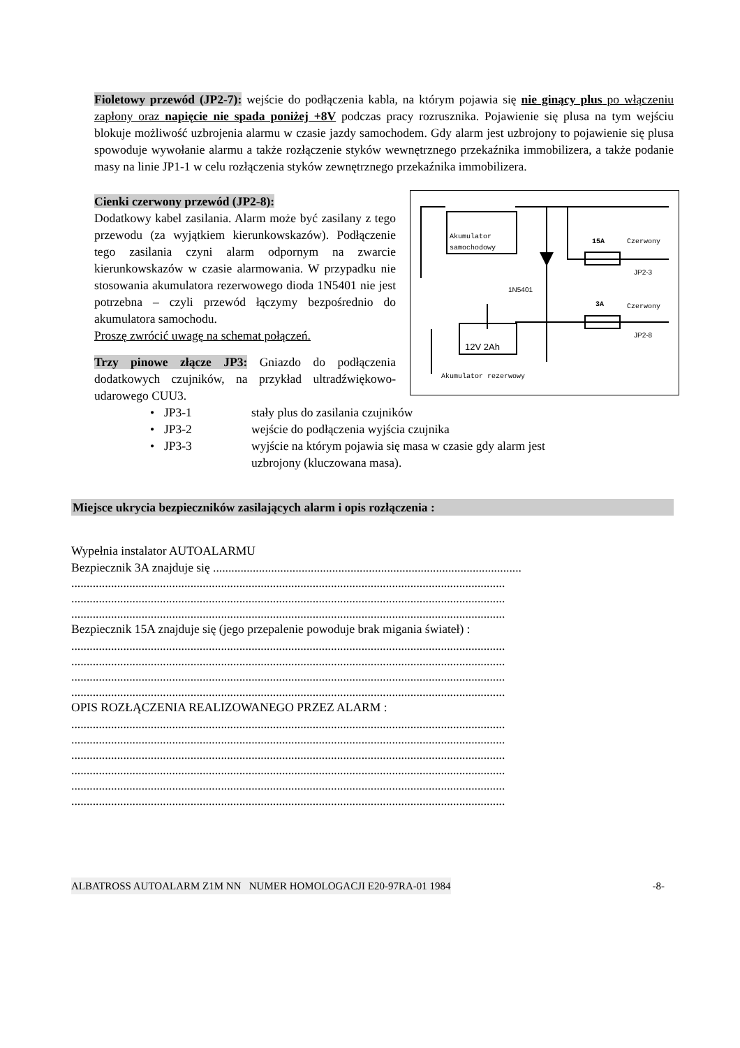Fioletowy przewód (JP2-7): wejście do podłączenia kabla, na którym pojawia się nie ginący plus po włączeniu zapłony oraz napięcie nie spada poniżej +8V podczas pracy rozrusznika. Pojawienie się plusa na tym wejściu blokuje możliwość uzbrojenia alarmu w czasie jazdy samochodem. Gdy alarm jest uzbrojony to pojawienie się plusa spowoduje wywołanie alarmu a także rozłączenie styków wewnętrznego przekaźnika immobilizera, a także podanie masy na linie JP1-1 w celu rozłączenia styków zewnętrznego przekaźnika immobilizera.
Akumulator
samochodowy
15A
Czerwony
JP2-3
1N5401
3A
Czerwony
JP2-8
12V 2Ah
Akumulator rezerwowy
Cienki czerwony przewód (JP2-8):
Dodatkowy kabel zasilania. Alarm może być zasilany z tego przewodu (za wyjątkiem kierunkowskazów). Podłączenie tego zasilania czyni alarm odpornym na zwarcie kierunkowskazów w czasie alarmowania. W przypadku nie stosowania akumulatora rezerwowego dioda 1N5401 nie jest potrzebna – czyli przewód łączymy bezpośrednio do akumulatora samochodu.
Proszę zwrócić uwagę na schemat połączeń.
Trzy pinowe złącze JP3: Gniazdo do podłączenia dodatkowych czujników, na przykład ultradźwiękowo-udarowego CUU3.
• JP3-1 stały plus do zasilania czujników
• JP3-2 wejście do podłączenia wyjścia czujnika
• JP3-3 wyjście na którym pojawia się masa w czasie gdy alarm jest
uzbrojony (kluczowana masa).
Miejsce ukrycia bezpieczników zasilających alarm i opis rozłączenia :
Wypełnia instalator AUTOALARMU
Bezpiecznik 3A znajduje się .....................................................................................................
..............................................................................................................................................
..............................................................................................................................................
..............................................................................................................................................
Bezpiecznik 15A znajduje się (jego przepalenie powoduje brak migania świateł) :
..............................................................................................................................................
..............................................................................................................................................
..............................................................................................................................................
..............................................................................................................................................
OPIS ROZŁĄCZENIA REALIZOWANEGO PRZEZ ALARM :
..............................................................................................................................................
..............................................................................................................................................
..............................................................................................................................................
..............................................................................................................................................
..............................................................................................................................................
..............................................................................................................................................
ALBATROSS AUTOALARM Z1M NN NUMER HOMOLOGACJI E20-97RA-01 1984 -8-